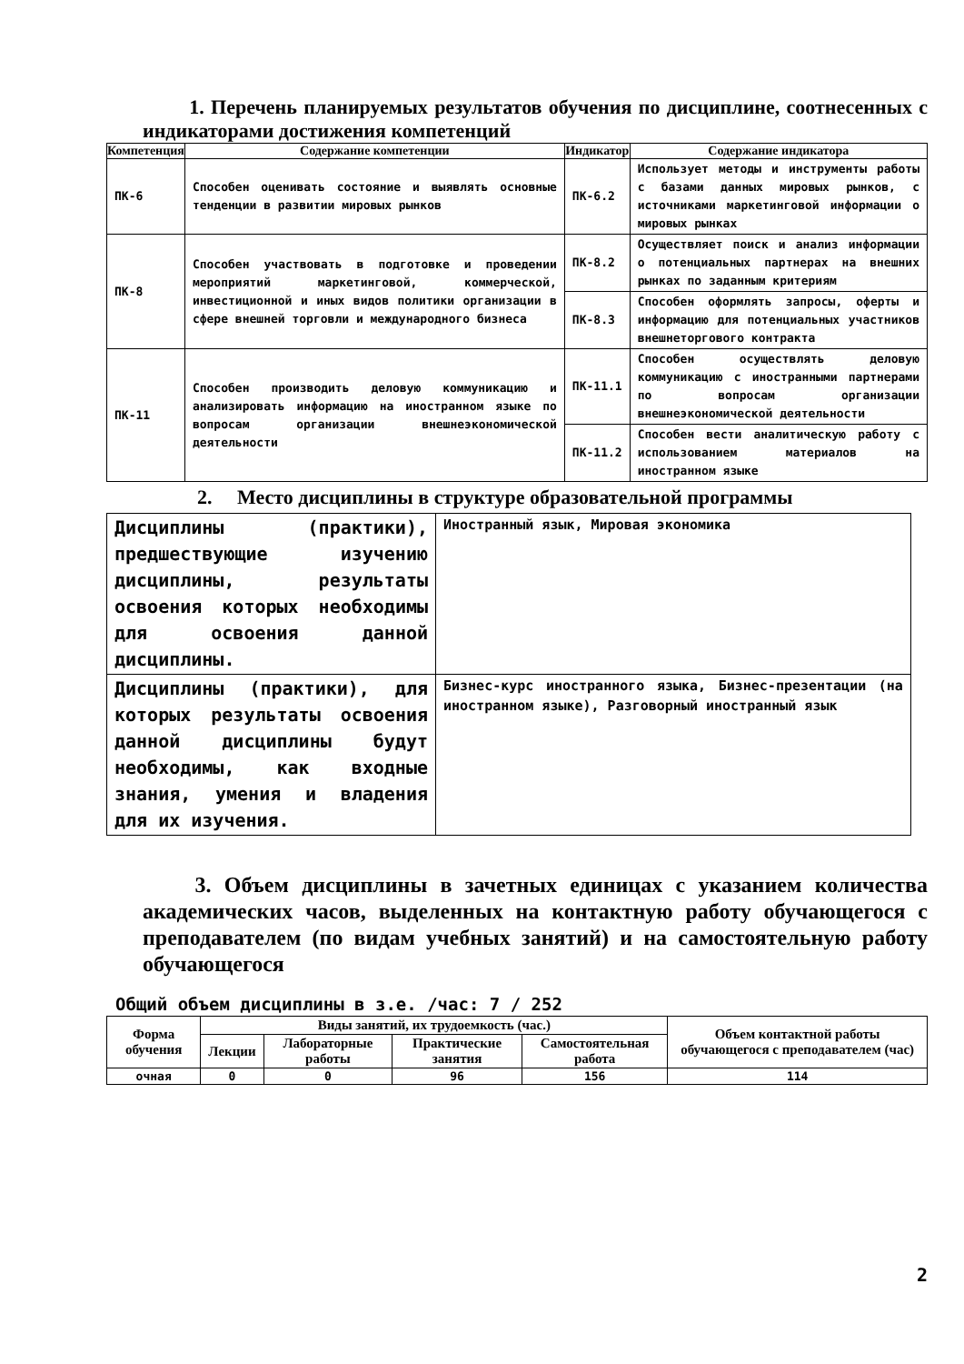1. Перечень планируемых результатов обучения по дисциплине, соотнесенных с индикаторами достижения компетенций
| Компетенция | Содержание компетенции | Индикатор | Содержание индикатора |
| --- | --- | --- | --- |
| ПК-6 | Способен оценивать состояние и выявлять основные тенденции в развитии мировых рынков | ПК-6.2 | Использует методы и инструменты работы с базами данных мировых рынков, с источниками маркетинговой информации о мировых рынках |
| ПК-8 | Способен участвовать в подготовке и проведении мероприятий маркетинговой, коммерческой, инвестиционной и иных видов политики организации в сфере внешней торговли и международного бизнеса | ПК-8.2 | Осуществляет поиск и анализ информации о потенциальных партнерах на внешних рынках по заданным критериям |
| | | ПК-8.3 | Способен оформлять запросы, оферты и информацию для потенциальных участников внешнеторгового контракта |
| ПК-11 | Способен производить деловую коммуникацию и анализировать информацию на иностранном языке по вопросам организации внешнеэкономической деятельности | ПК-11.1 | Способен осуществлять деловую коммуникацию с иностранными партнерами по вопросам организации внешнеэкономической деятельности |
| | | ПК-11.2 | Способен вести аналитическую работу с использованием материалов на иностранном языке |
2. Место дисциплины в структуре образовательной программы
| Дисциплины (практики), предшествующие изучению дисциплины, результаты освоения которых необходимы для освоения данной дисциплины. | Иностранный язык, Мировая экономика |
| Дисциплины (практики), для которых результаты освоения данной дисциплины будут необходимы, как входные знания, умения и владения для их изучения. | Бизнес-курс иностранного языка, Бизнес-презентации (на иностранном языке), Разговорный иностранный язык |
3. Объем дисциплины в зачетных единицах с указанием количества академических часов, выделенных на контактную работу обучающегося с преподавателем (по видам учебных занятий) и на самостоятельную работу обучающегося
Общий объем дисциплины в з.е. /час: 7 / 252
| Форма обучения | Виды занятий, их трудоемкость (час.) | | | | Объем контактной работы обучающегося с преподавателем (час) |
| --- | --- | --- | --- | --- | --- |
| | Лекции | Лабораторные работы | Практические занятия | Самостоятельная работа | |
| очная | 0 | 0 | 96 | 156 | 114 |
2